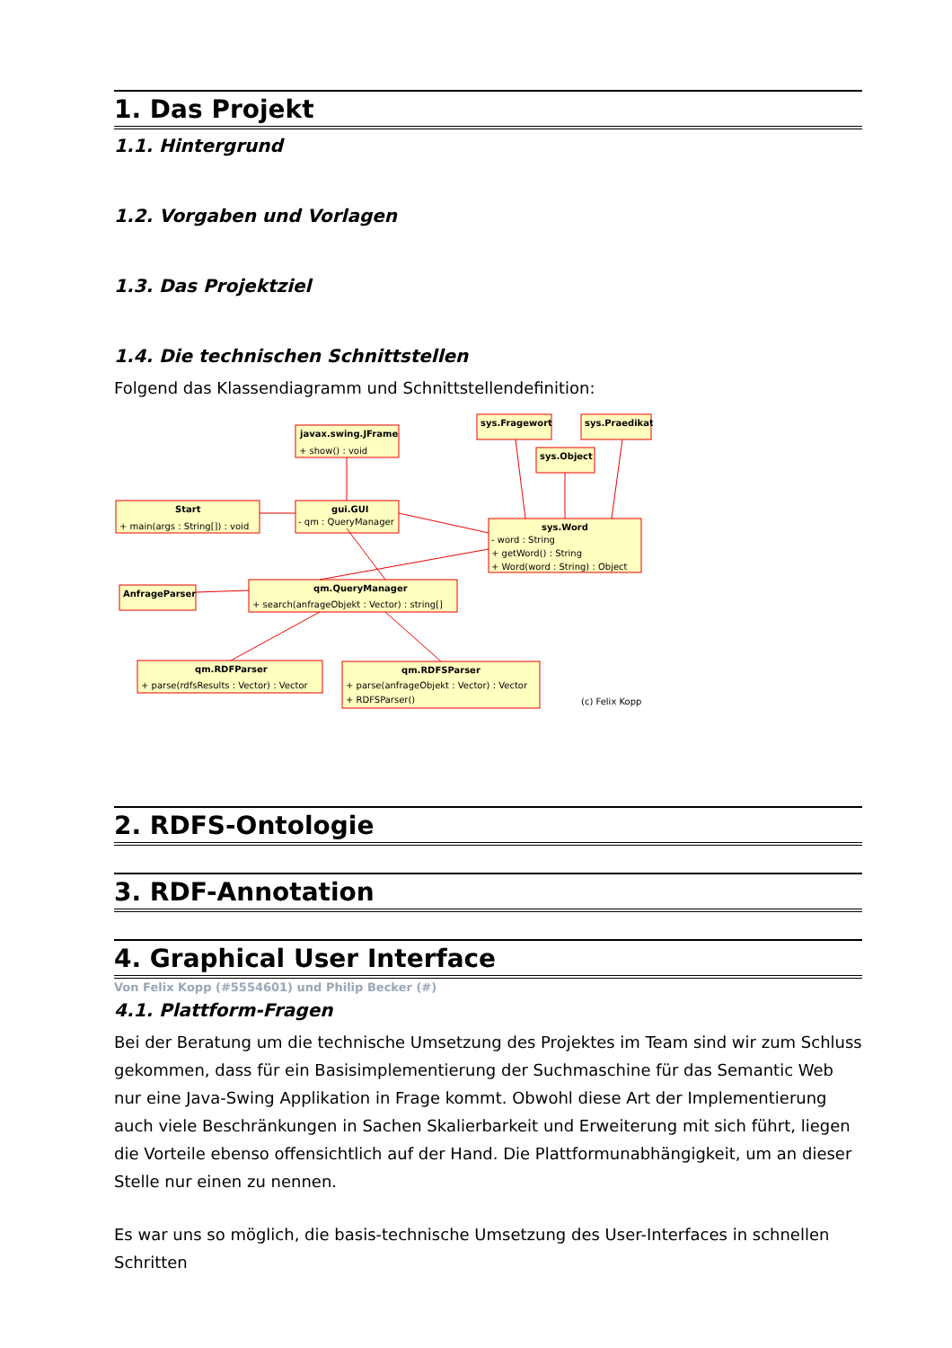1. Das Projekt
1.1. Hintergrund
1.2. Vorgaben und Vorlagen
1.3. Das Projektziel
1.4. Die technischen Schnittstellen
Folgend das Klassendiagramm und Schnittstellendefinition:
javax.swing.JFrame
sys.Fragewort
sys.Praedikat
sys.Object
Start
gui.GUI
sys.Word
AnfrageParser
qm.QueryManager
qm.RDFParser
qm.RDFSParser
+ show() : void
+ main(args : String[]) : void
- qm : QueryManager
- word : String
+ getWord() : String
+ Word(word : String) : Object
+ search(anfrageObjekt : Vector) : string[]
+ parse(rdfsResults : Vector) : Vector
+ parse(anfrageObjekt : Vector) : Vector
+ RDFSParser()
(c) Felix Kopp
2. RDFS-Ontologie
3. RDF-Annotation
4. Graphical User Interface
Von Felix Kopp (#5554601) und Philip Becker (#)
4.1. Plattform-Fragen
Bei der Beratung um die technische Umsetzung des Projektes im Team sind wir zum Schluss gekommen, dass für ein Basisimplementierung der Suchmaschine für das Semantic Web nur eine Java-Swing Applikation in Frage kommt. Obwohl diese Art der Implementierung auch viele Beschränkungen in Sachen Skalierbarkeit und Erweiterung mit sich führt, liegen die Vorteile ebenso offensichtlich auf der Hand. Die Plattformunabhängigkeit, um an dieser Stelle nur einen zu nennen.
Es war uns so möglich, die basis-technische Umsetzung des User-Interfaces in schnellen Schritten